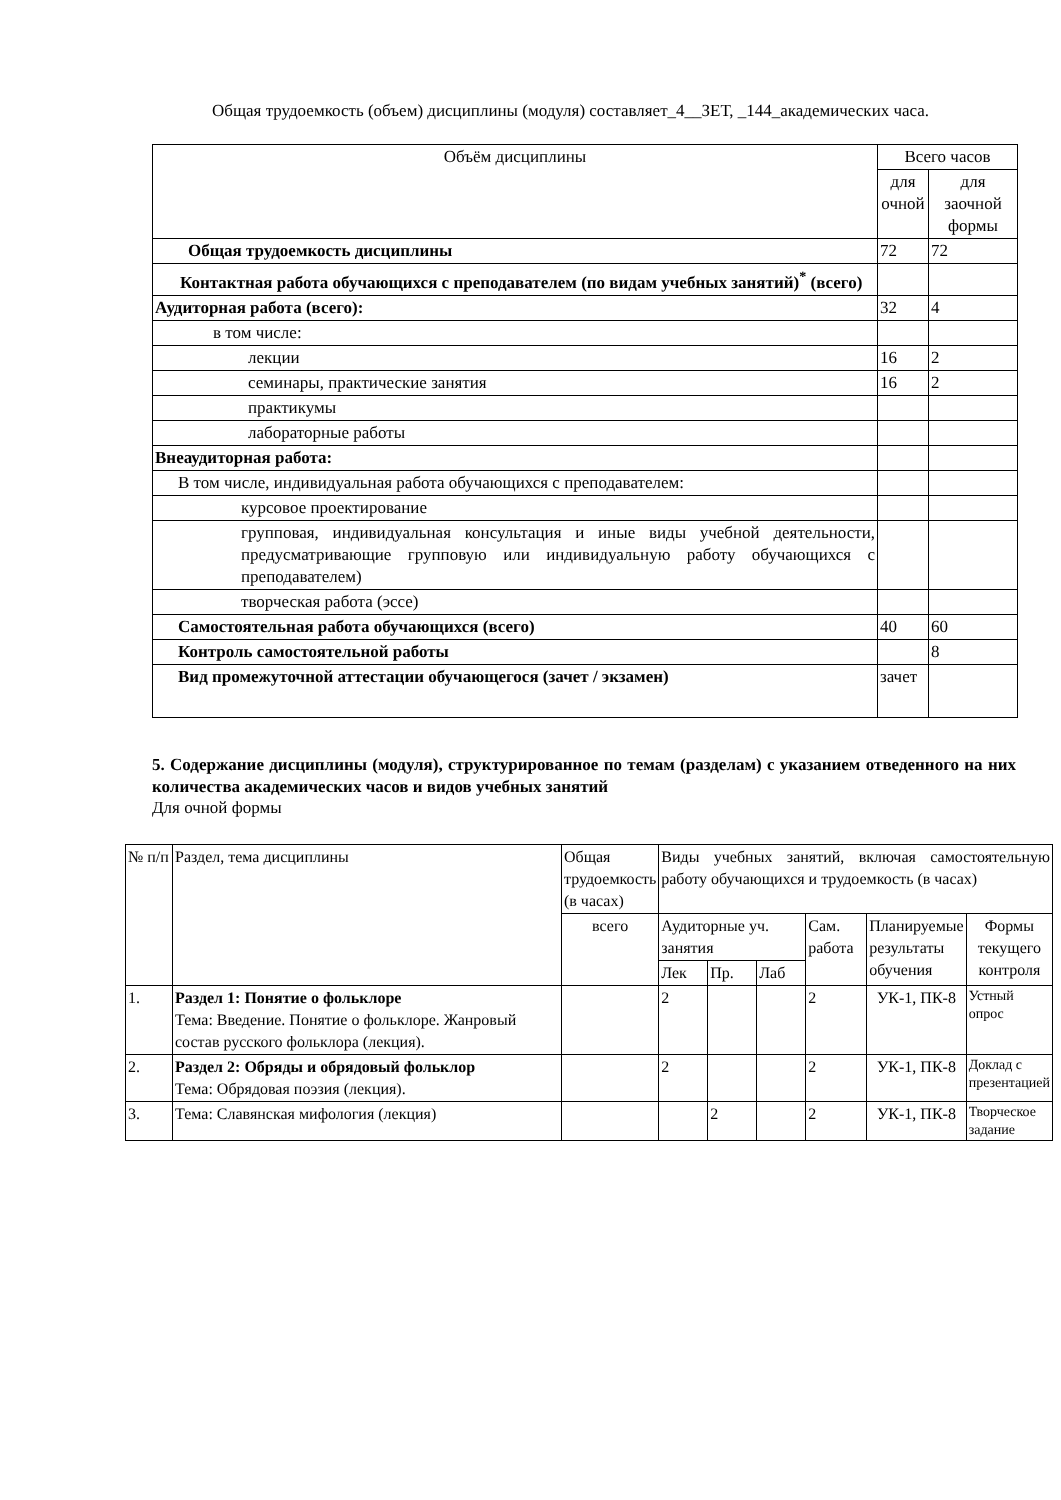Общая трудоемкость (объем) дисциплины (модуля) составляет_4__ЗЕТ, _144_академических часа.
| Объём дисциплины | Всего часов | |
| --- | --- | --- |
| | для очной | для заочной формы |
| Общая трудоемкость дисциплины | 72 | 72 |
| Контактная работа обучающихся с преподавателем (по видам учебных занятий)<sup>*</sup> (всего) | | |
| Аудиторная работа (всего): | 32 | 4 |
| в том числе: | | |
| лекции | 16 | 2 |
| семинары, практические занятия | 16 | 2 |
| практикумы | | |
| лабораторные работы | | |
| Внеаудиторная работа: | | |
| В том числе, индивидуальная работа обучающихся с преподавателем: | | |
| курсовое проектирование | | |
| групповая, индивидуальная консультация и иные виды учебной деятельности, предусматривающие групповую или индивидуальную работу обучающихся с преподавателем) | | |
| творческая работа (эссе) | | |
| Самостоятельная работа обучающихся (всего) | 40 | 60 |
| Контроль самостоятельной работы | | 8 |
| Вид промежуточной аттестации обучающегося (зачет / экзамен) | зачет | |
5. Содержание дисциплины (модуля), структурированное по темам (разделам) с указанием отведенного на них количества академических часов и видов учебных занятий
Для очной формы
| № п/п | Раздел, тема дисциплины | Общая трудоемкость (в часах) | Виды учебных занятий, включая самостоятельную работу обучающихся и трудоемкость (в часах) | | | | | |
| | | всего | Аудиторные уч. занятия | | | Сам. работа | Планируемые результаты обучения | Формы текущего контроля |
| | | | Лек | Пр. | Лаб | | | |
| 1. | Раздел 1: Понятие о фольклоре Тема: Введение. Понятие о фольклоре. Жанровый состав русского фольклора (лекция). | | 2 | | | 2 | УК-1, ПК-8 | Устный опрос |
| 2. | Раздел 2: Обряды и обрядовый фольклор Тема: Обрядовая поэзия (лекция). | | 2 | | | 2 | УК-1, ПК-8 | Доклад с презентацией |
| 3. | Тема: Славянская мифология (лекция) | | | 2 | | 2 | УК-1, ПК-8 | Творческое задание |